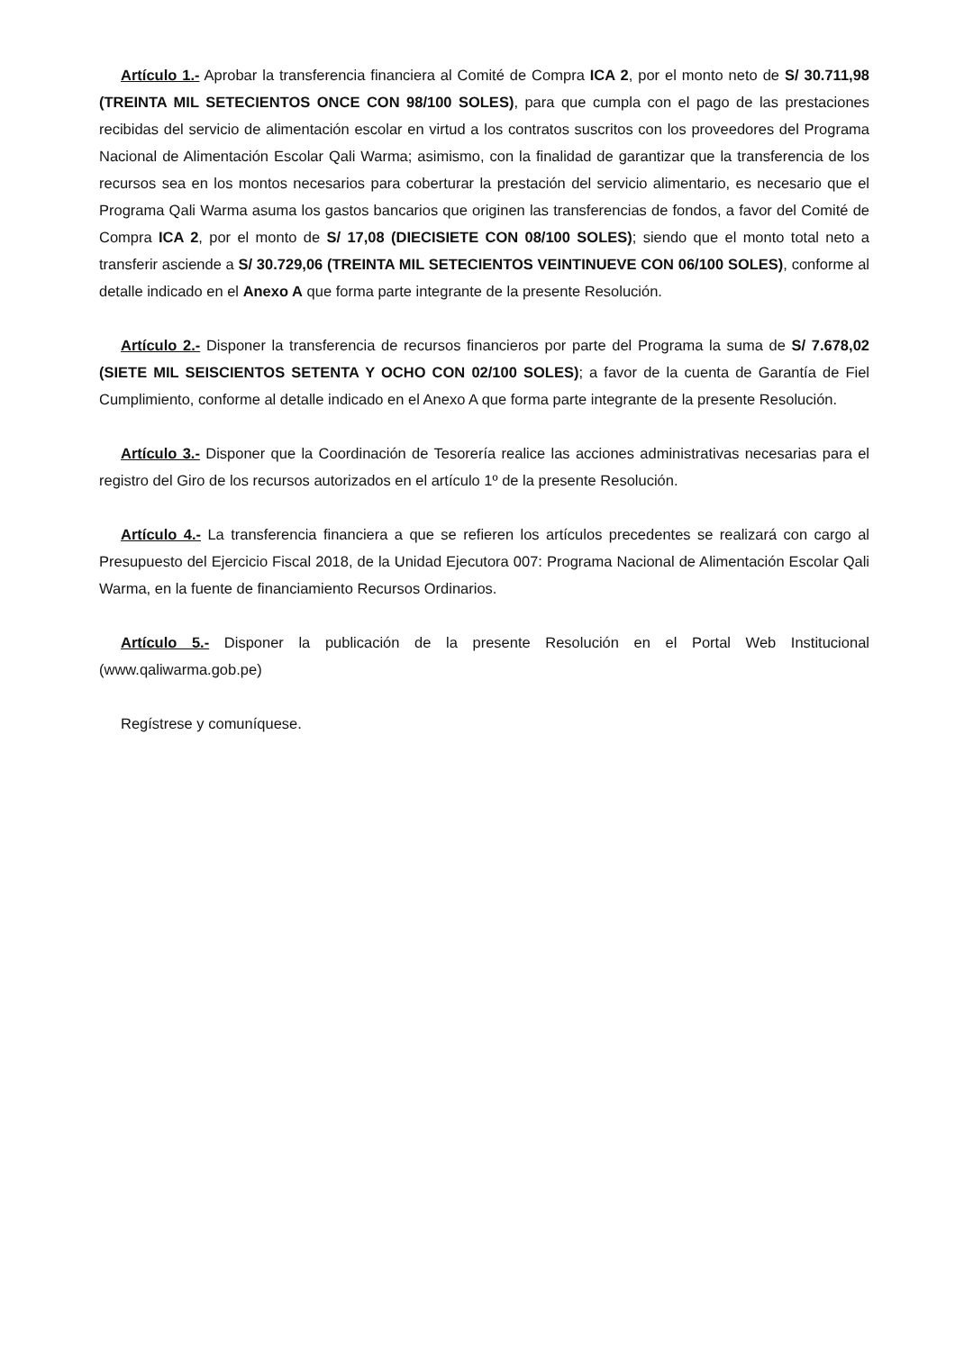Artículo 1.- Aprobar la transferencia financiera al Comité de Compra ICA 2, por el monto neto de S/ 30.711,98 (TREINTA MIL SETECIENTOS ONCE CON 98/100 SOLES), para que cumpla con el pago de las prestaciones recibidas del servicio de alimentación escolar en virtud a los contratos suscritos con los proveedores del Programa Nacional de Alimentación Escolar Qali Warma; asimismo, con la finalidad de garantizar que la transferencia de los recursos sea en los montos necesarios para coberturar la prestación del servicio alimentario, es necesario que el Programa Qali Warma asuma los gastos bancarios que originen las transferencias de fondos, a favor del Comité de Compra ICA 2, por el monto de S/ 17,08 (DIECISIETE CON 08/100 SOLES); siendo que el monto total neto a transferir asciende a S/ 30.729,06 (TREINTA MIL SETECIENTOS VEINTINUEVE CON 06/100 SOLES), conforme al detalle indicado en el Anexo A que forma parte integrante de la presente Resolución.
Artículo 2.- Disponer la transferencia de recursos financieros por parte del Programa la suma de S/ 7.678,02 (SIETE MIL SEISCIENTOS SETENTA Y OCHO CON 02/100 SOLES); a favor de la cuenta de Garantía de Fiel Cumplimiento, conforme al detalle indicado en el Anexo A que forma parte integrante de la presente Resolución.
Artículo 3.- Disponer que la Coordinación de Tesorería realice las acciones administrativas necesarias para el registro del Giro de los recursos autorizados en el artículo 1º de la presente Resolución.
Artículo 4.- La transferencia financiera a que se refieren los artículos precedentes se realizará con cargo al Presupuesto del Ejercicio Fiscal 2018, de la Unidad Ejecutora 007: Programa Nacional de Alimentación Escolar Qali Warma, en la fuente de financiamiento Recursos Ordinarios.
Artículo 5.- Disponer la publicación de la presente Resolución en el Portal Web Institucional (www.qaliwarma.gob.pe)
Regístrese y comuníquese.